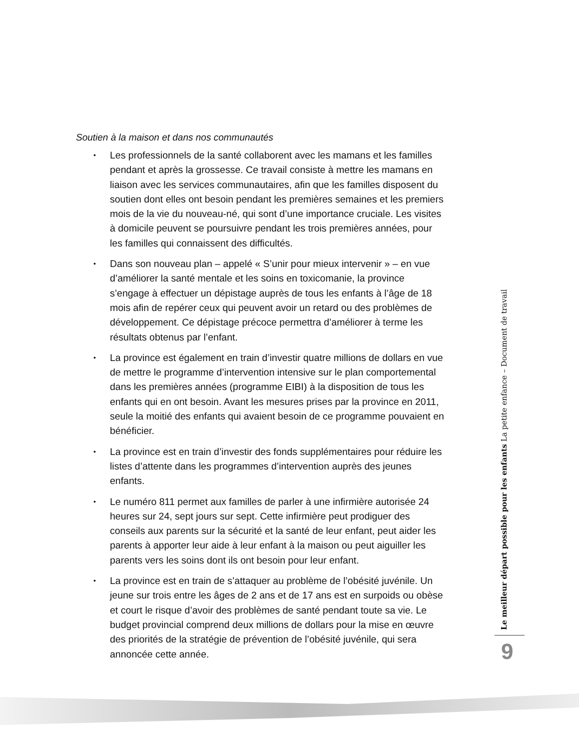Soutien à la maison et dans nos communautés
• Les professionnels de la santé collaborent avec les mamans et les familles pendant et après la grossesse. Ce travail consiste à mettre les mamans en liaison avec les services communautaires, afin que les familles disposent du soutien dont elles ont besoin pendant les premières semaines et les premiers mois de la vie du nouveau-né, qui sont d’une importance cruciale. Les visites à domicile peuvent se poursuivre pendant les trois premières années, pour les familles qui connaissent des difficultés.
• Dans son nouveau plan – appelé « S’unir pour mieux intervenir » – en vue d’améliorer la santé mentale et les soins en toxicomanie, la province s’engage à effectuer un dépistage auprès de tous les enfants à l’âge de 18 mois afin de repérer ceux qui peuvent avoir un retard ou des problèmes de développement. Ce dépistage précoce permettra d’améliorer à terme les résultats obtenus par l’enfant.
• La province est également en train d’investir quatre millions de dollars en vue de mettre le programme d’intervention intensive sur le plan comportemental dans les premières années (programme EIBI) à la disposition de tous les enfants qui en ont besoin. Avant les mesures prises par la province en 2011, seule la moitié des enfants qui avaient besoin de ce programme pouvaient en bénéficier.
• La province est en train d’investir des fonds supplémentaires pour réduire les listes d’attente dans les programmes d’intervention auprès des jeunes enfants.
• Le numéro 811 permet aux familles de parler à une infirmière autorisée 24 heures sur 24, sept jours sur sept. Cette infirmière peut prodiguer des conseils aux parents sur la sécurité et la santé de leur enfant, peut aider les parents à apporter leur aide à leur enfant à la maison ou peut aiguiller les parents vers les soins dont ils ont besoin pour leur enfant.
• La province est en train de s’attaquer au problème de l’obésité juvénile. Un jeune sur trois entre les âges de 2 ans et de 17 ans est en surpoids ou obèse et court le risque d’avoir des problèmes de santé pendant toute sa vie. Le budget provincial comprend deux millions de dollars pour la mise en œuvre des priorités de la stratégie de prévention de l’obésité juvénile, qui sera annoncée cette année.
Le meilleur départ possible pour les enfants La petite enfance – Document de travail
9